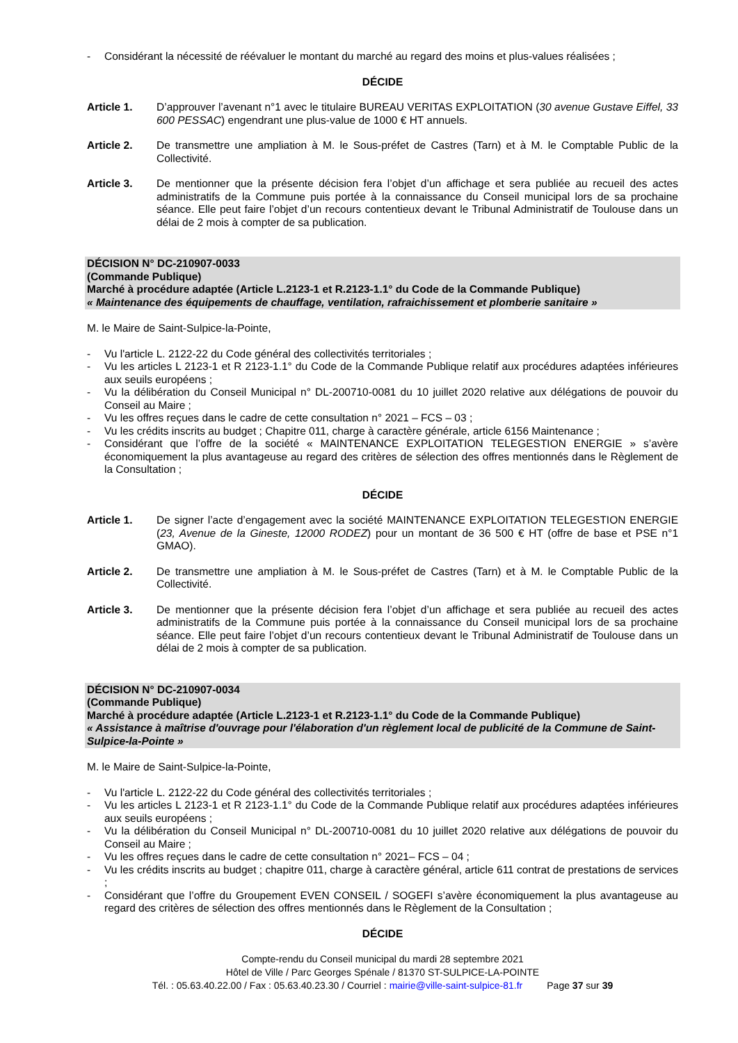- Considérant la nécessité de réévaluer le montant du marché au regard des moins et plus-values réalisées ;
DÉCIDE
Article 1. D’approuver l’avenant n°1 avec le titulaire BUREAU VERITAS EXPLOITATION (30 avenue Gustave Eiffel, 33 600 PESSAC) engendrant une plus-value de 1000 € HT annuels.
Article 2. De transmettre une ampliation à M. le Sous-préfet de Castres (Tarn) et à M. le Comptable Public de la Collectivité.
Article 3. De mentionner que la présente décision fera l’objet d’un affichage et sera publiée au recueil des actes administratifs de la Commune puis portée à la connaissance du Conseil municipal lors de sa prochaine séance. Elle peut faire l’objet d’un recours contentieux devant le Tribunal Administratif de Toulouse dans un délai de 2 mois à compter de sa publication.
DÉCISION N° DC-210907-0033
(Commande Publique)
Marché à procédure adaptée (Article L.2123-1 et R.2123-1.1° du Code de la Commande Publique)
« Maintenance des équipements de chauffage, ventilation, rafraichissement et plomberie sanitaire »
M. le Maire de Saint-Sulpice-la-Pointe,
- Vu l'article L. 2122-22 du Code général des collectivités territoriales ;
- Vu les articles L 2123-1 et R 2123-1.1° du Code de la Commande Publique relatif aux procédures adaptées inférieures aux seuils européens ;
- Vu la délibération du Conseil Municipal n° DL-200710-0081 du 10 juillet 2020 relative aux délégations de pouvoir du Conseil au Maire ;
- Vu les offres reçues dans le cadre de cette consultation n° 2021 – FCS – 03 ;
- Vu les crédits inscrits au budget ; Chapitre 011, charge à caractère générale, article 6156 Maintenance ;
- Considérant que l’offre de la société « MAINTENANCE EXPLOITATION TELEGESTION ENERGIE » s’avère économiquement la plus avantageuse au regard des critères de sélection des offres mentionnés dans le Règlement de la Consultation ;
DÉCIDE
Article 1. De signer l’acte d’engagement avec la société MAINTENANCE EXPLOITATION TELEGESTION ENERGIE (23, Avenue de la Gineste, 12000 RODEZ) pour un montant de 36 500 € HT (offre de base et PSE n°1 GMAO).
Article 2. De transmettre une ampliation à M. le Sous-préfet de Castres (Tarn) et à M. le Comptable Public de la Collectivité.
Article 3. De mentionner que la présente décision fera l’objet d’un affichage et sera publiée au recueil des actes administratifs de la Commune puis portée à la connaissance du Conseil municipal lors de sa prochaine séance. Elle peut faire l’objet d’un recours contentieux devant le Tribunal Administratif de Toulouse dans un délai de 2 mois à compter de sa publication.
DÉCISION N° DC-210907-0034
(Commande Publique)
Marché à procédure adaptée (Article L.2123-1 et R.2123-1.1° du Code de la Commande Publique)
« Assistance à maîtrise d'ouvrage pour l'élaboration d'un règlement local de publicité de la Commune de Saint-Sulpice-la-Pointe »
M. le Maire de Saint-Sulpice-la-Pointe,
- Vu l'article L. 2122-22 du Code général des collectivités territoriales ;
- Vu les articles L 2123-1 et R 2123-1.1° du Code de la Commande Publique relatif aux procédures adaptées inférieures aux seuils européens ;
- Vu la délibération du Conseil Municipal n° DL-200710-0081 du 10 juillet 2020 relative aux délégations de pouvoir du Conseil au Maire ;
- Vu les offres reçues dans le cadre de cette consultation n° 2021– FCS – 04 ;
- Vu les crédits inscrits au budget ; chapitre 011, charge à caractère général, article 611 contrat de prestations de services ;
- Considérant que l’offre du Groupement EVEN CONSEIL / SOGEFI s’avère économiquement la plus avantageuse au regard des critères de sélection des offres mentionnés dans le Règlement de la Consultation ;
DÉCIDE
Compte-rendu du Conseil municipal du mardi 28 septembre 2021
Hôtel de Ville / Parc Georges Spénale / 81370 ST-SULPICE-LA-POINTE
Tél. : 05.63.40.22.00 / Fax : 05.63.40.23.30 / Courriel : mairie@ville-saint-sulpice-81.fr Page 37 sur 39